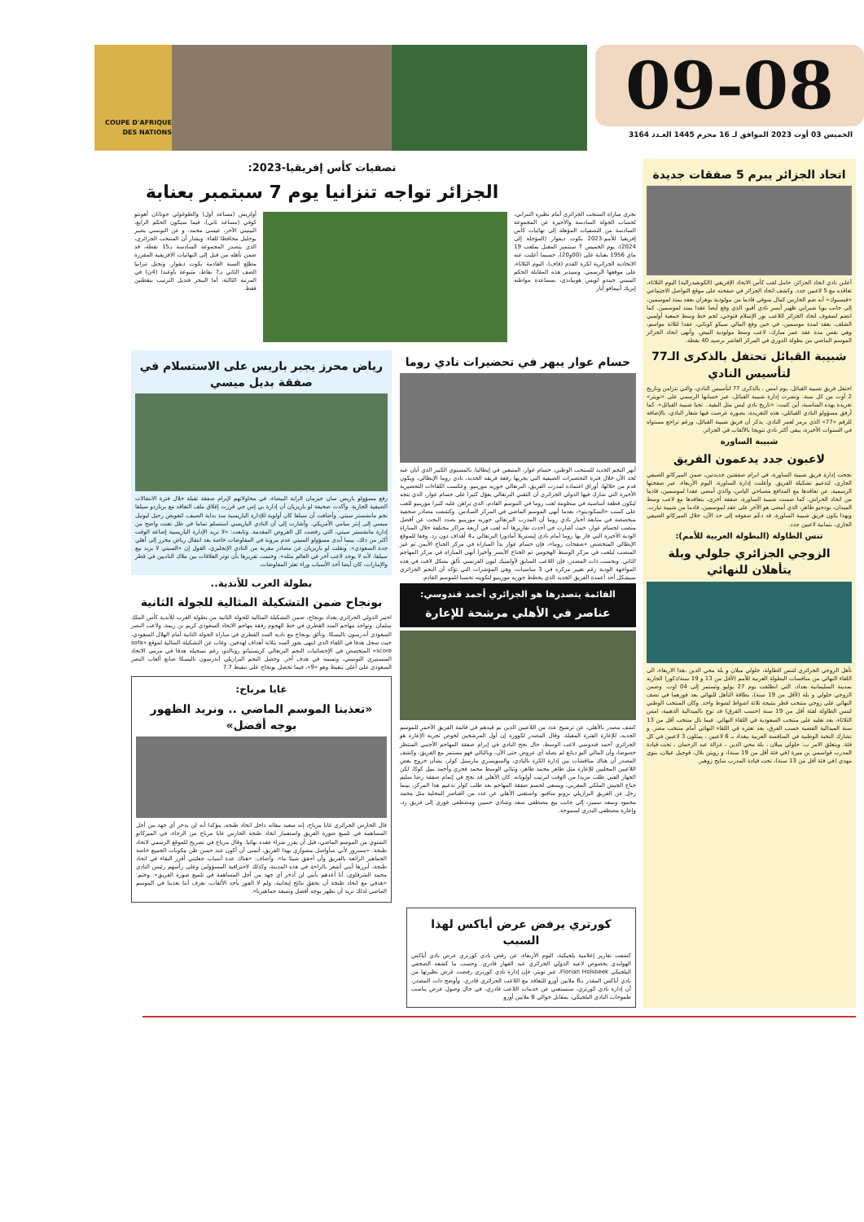09-08
الخميس 03 أوت 2023 الموافق لـ 16 محرم 1445 العـدد 3164
COUPE D'AFRIQUE DES NATIONS
اتحاد الجزائر يبرم 5 صفقات جديدة
أعلـن نادي اتحاد الجزائر، حامل لقب كأس الاتحاد الإفريقي (الكونفيدرالية) اليوم الثلاثاء، تعاقده مع 5 لاعبين جدد. وكشف اتحاد الجزائر في صفحته على موقع التواصل الاجتماعي «فيسبوك» أنه ضم الحارس كمال سوفي قادما من مولودية بوهران بعقد يمتد لموسمين، إلى جانب يوبا شيراني ظهير أيسر نادي أقبو، الذي وقع أيضا عقدا يمتد لموسمين. كما انضم لصفوف اتحاد الجزائر اللاعب نور الإسلام فتوحي، لجم خط وسط جمعية أولمبي الشلف، بعقد لمدة موسمين، في حين وقع المالي سيكو كوناتي، عقدا لثلاثة مواسم، وهي نفس مدة عقد عمر مبارك، لاعب وسط مولودية البيض. وأنهى اتحاد الجزائر الموسم الماضي من بطولة الدوري في المركز العاشر برصيد 40 نقطة.
شبيبة القبائل تحتفل بالذكرى الـ77 لتأسيس النادي
احتفل فريق شبيبة القبائل، يوم امس ، بالذكرى 77 لتأسيس النادي، والتي تتزامن وتاريخ 2 أوت من كل سنة. ونشرت إدارة شبيبة القبائل، عبر حسابها الرسمي على «تويتر» تغريدة بهذه المناسبة، أين كتبت: «تاريخ نادي ليس مثل البقية.. تحيا شبيبة القبائل». كما أرفق مسؤولو النادي القبائلي، هذه التغريدة، بصورة عرضت فيها شعار النادي، بالإضافة للرقم «77» الذي يرمز لعمر النادي. يذكر أن فريق شبيبة القبائل، ورغم تراجع مستواه في السنوات الأخيرة، يبقى أكثر نادي تتويجا بالألقاب في الجزائر.
شبيبة الساورة
لاعبون جدد يدعمون الفريق
نجحت إدارة فريق شبيبة الساورة، في ابرام صفقتين جديدتين، ضمن الميركاتو الصيفي الجاري، لتدعيم تشكيلة الفريق. وأعلنت إدارة الساورة، اليوم الأربعاء، عبر صفحتها الرسمية، عن تعاقدها مع المدافع مصباحي الياس، والذي أمضى عقدا لموسمين، قادما من اتحاد الحراش. كما ضمنت شبيبة الساورة، صفقة أخرى، بتعاقدها مع لاعب وسط الميدان، بودحيو طاهر، الذي أمضى هو الآخر على عقد لموسمين، قادما من شبيبة تيارت. وبهذا يكون فريق شبيبة الساورة، قد دعّم صفوفه إلى حد الآن، خلال الميركاتو الصيفي الجاري، بثمانية لاعبين جدد.
تنس الطاولة (البطولة العربية للأمم):
الزوجي الجزائري جلولي وبلة يتأهلان للنهائي
تأهل الزوجي الجزائري لتنس الطاولة، جلولي ميلان و بلة محي الدين ،هذا الاربعاء، الى اللقاء النهائي من منافسات البطولة العربية للأمم (لأقل من 13 و 19 سنة/ذكور) الجارية بمدينة السليمانية بغداد، التي انطلقت يوم 27 يوليو وتستمر إلى 04 اوت. وضمن الزوجي جلولي و بلة (لأقل من 19 سنة)، بطاقة التأهل للنهائي بعد فوزهما في نصف النهائي على زوجي منتخب قطر بنتيجة ثلاثة اشواط لشوط واحد. وكان المنتخب الوطني لتنس الطاولة لفئة أقل من 19 سنة (حسب الفرق) قد توج بالميدالية الذهبية، امس الثلاثاء، بعد تغلبه على منتخب السعودية في اللقاء النهائي. فيما نال منتخب أقل من 13 سنة الميدالية الفضية حسب الفرق، بعد تعثره في اللقاء النهائي أمام منتخب مصر. و تشارك النخبة الوطنية في المنافسة العربية ببغداد بـ 6 لاعبين ، يمثلون 3 لاعبين في كل فئة. ويتعلق الامر ب: جلولي ميلان ، بلة محي الدين ، عزالة عبد الرحمان ، تحت قيادة المدرب قواسمي بن ميرة (في فئة أقل من 19 سنة)، و زويتن بلال، قوجيل عيلان، بنوي مهدي (في فئة أقل من 13 سنة)، تحت قيادة المدرب سايح زوهير.
تصفيات كأس إفريقيا-2023:
الجزائر تواجه تنزانيا يوم 7 سبتمبر بعنابة
تجرى مباراة المنتخب الجزائري أمام نظيره التنزاني، لحساب الجولة السادسة والأخيرة عن المجموعة السادسة من التصفيات المؤهلة إلى نهائيات كأس إفريقيا للأمم-2023 بكوت ديفوار (المؤجلة إلى 2024)، يوم الخميس 7 سبتمبر المقبل بملعب 19 ماي 1956 بعنابة على (00و20)، حسبما أعلنت عنه الاتحادية الجزائرية لكرة القدم (فاف)، اليوم الثلاثاء، على موقعها الرسمي. وسيدير هذه المقابلة الحكم البينيني جيندو لويس هونياندي، بمساعدة مواطنه إيريك آييمافو آيار
أولريش (مساعد أول) والطوغولي جوناثان آهونتو كوفي (مساعد ثاني)، فيما سيكون الحكم الرابع، البينيني الآخر، عيسى محمد، و عن التونسي بصير بوجليل محافظا للقاء. ويشار أن المنتخب الجزائري، الذي يتصدر المجموعة السادسة بـ15 نقطة، قد ضمن تأهله من قبل إلى النهائيات الافريقية المقررة مطلع السنة القادمة بكوت ديفوار. وتحتل تنزانيا الصف الثاني بـ7 نقاط، متبوعة بأوغندا (4ن) في المرتبة الثالثة، أما النيجر فتذيل الترتيب بنقطتين فقط.
حسام عوار يبهر في تحضيرات نادي روما
أبهر النجم الجديد للمنتخب الوطني، حسام عوار، المتبعين في إيطاليا، بالمستوى الكبير الذي أبان عنه لحد الآن خلال فترة التحضيرات الصيفية التي يجريها رفقة فريقه الجديد، نادي روما الإيطالي، ويكون قدم من خلالها، أوراق اعتماده لمدرب الفريق، البرتغالي جوزيه مورينيو. وعكست اللقاءات التحضيرية الأخيرة التي شارك فيها الدولي الجزائري أن التقني البرتغالي يعوّل كثيرا على حسام عوار، الذي يتجه ليكون قطعة أساسية في منظومة لعب روما في الموسم القادم، الذي يراهن عليه كثيرا مورينيو للعب على كسب «السكوديتو»، بعدما أنهى الموسم الماضي في المركز السادس. وكشفت مصادر صحفية متخصصة في متابعة أخبار نادي روما أن المدرب البرتغالي جوزيه مورينيو بصدد البحث عن أفضل منصب لحسام عوار، حيث أشارت في أحدث تقاريرها أنه لعب في أربعة مراكز مختلفة خلال المباراة الودية الأخيرة التي فاز بها روما أمام نادي إيستريلا أمادورا البرتغالي بـ4 أهداف دون رد. وفقا للموقع الإيطالي المتخصص «صفحات روما»، فإن حسام عوار بدأ المباراة في مركز الجناح الأيمن ثم غير المنصب ليلعب في مركز الوسط الهجومي ثم الجناح الأيسر وأخيرا أنهى المباراة في مركز المهاجم الثاني. وبحسب ذات المصدر، فإن اللاعب السابق لأولمبيك ليون الفرنسي تألق بشكل لافت في هذه المواجهة الودية رغم تغيير مركزه في 3 مناسبات، وهي المؤشرات التي تؤكد أن النجم الجزائري سيشكل أحد أعمدة الفريق الجديد الذي يخطط جوزيه مورينيو لتكوينه تحسبا للموسم القادم.
القائمة يتصدرها هو الجزائري أحمد قندوسي:
عناصر في الأهلي مرشحة للإعارة
كشف مصدر بالأهلي، عن ترشيح عدد من اللاعبين الذين تم قيدهم في قائمة الفريق الأحمر للموسم الجديد، للإعارة الفترة المقبلة. وقال المصدر لكوورة إن أول المرشحين لخوض تجربة الإعارة هو الجزائري أحمد قندوسي لاعب الوسط، حال نجح النادي في إبرام صفقة المهاجم الأجنبي المنتظر خصوصا، وأن المالي أليو ديانغ لم يصله أي عروض حتى الآن، وبالتالي فهو مستمر مع الفريق. وكشف المصدر أن هناك مناقشات بين إدارة الكرة بالنادي، والسويسري مارسيل كولر، بشأن خروج بعض اللاعبين المحليين للإعارة مثل طاهر محمد طاهر، وثنائي الوسط محمد فخري وأحمد نبيل كوكا، لكن الجهاز الفني طلب مزيدا من الوقت لترتيب أولوياته. كان الأهلي قد نجح في إتمام صفقة رضا سليم جناح الجيش الملكي المغربي، ويسعى لحسم صفقة المهاجم بعد طلب كولر تدعيم هذا المركز، بينما رحل عن الفريق البرازيلي برونو سافيو. واستغنى الأهلي عن عدد من العناصر المحلية مثل محمد محمود وسعد سمير، إلى جانب بيع مصطفى سعد وشادي حسين ومصطفى فوزي إلى فريق زد، وإعارة مصطفى البدري لسموحة.
رياض محرز يجبر باريس على الاستسلام في صفقة بديل ميسي
رفع مسؤولو باريس سان جيرمان الراية البيضاء، في محاولاتهم لإبرام صفقة ثقيلة خلال فترة الانتقالات الصيفية الجارية. وأكدت صحيفة لو باريزيان أن إدارة بي إس جي قررت إغلاق ملف التعاقد مع برناردو سيلفا نجم مانشستر سيتي. وأضافت أن سيلفا كان أولوية للإدارة الباريسية منذ بداية الصيف، لتعويض رحيل ليونيل ميسي إلى إنتر ميامي الأمريكي. وأشارت إلى أن النادي الباريسي استسلم تماما في ظل تعنت واضح من إدارة مانشستر سيتي، التي رفضت كل العروض المقدمة. وتابعت: «لا تريد الإدارة الباريسية إضاعة الوقت أكثر من ذلك، بينما أبدى مسؤولو السيتي عدم مرونة في المفاوضات خاصة بعد انتقال رياض محرز إلى أهلي جدة السعودي». ونقلت لو باريزيان عن مصادر مقربة من النادي الإنجليزي، القول إن «السيتي لا يريد بيع سيلفا، لأنه لا يوجد لاعب آخر في العالم مثله». وختمت تقريرها بأن توتر العلاقات بين ملاك الناديين في قطر والإمارات، كان أيضا أحد الأسباب وراء تعثر المفاوضات.
بطولة العرب للأندية..
بونجاح ضمن التشكيلة المثالية للجولة الثانية
اختير الدولي الجزائري بغداد بونجاح، ضمن التشكيلة المثالية للجولة الثانية من بطولة العرب للأندية كأس الملك سلمان. وتواجد مهاجم السد القطري في خط الهجوم رفقة مهاجم الاتحاد السعودي كريم بن زيمة، ولاعب النصر السعودي أندرسون تاليسكا. وتألق بونجاح مع ناديه السد القطري في مباراة الجولة الثانية أمام الهلال السعودي، حيث سجل هدفا في اللقاء الذي انتهى بفوز السد بثلاثة أهداف لهدفين. وغاب عن التشكيلة المثالية لموقع «sofa score» المتخصص في الإحصائيات النجم البرتغالي كريستيانو رونالدو، رغم تسجيله هدفا في مرمى الاتحاد المنستيري التونسي، وتسببه في هدف آخر. وحصل النجم البرازيلي أندرسون تاليسكا صانع ألعاب النصر السعودي على أعلى تنقيط وهو «9»، فيما تحصل بونجاح على تنقيط 7.7
غايا مرباح:
«تعذبنا الموسم الماضي .. ونريد الظهور بوجه أفضل»
قال الحارس الجزائري غايا مرباح، إنه سعيد ببقائه داخل اتحاد طنجة، مؤكدا أنه لن يدخر أي جهد من أجل المساهمة في تلميع صورة الفريق واستعمار اتحاد طنجة الحارس غايا مرباح من الرجاء، في الميركاتو الشتوي من الموسم الماضي، قبل أن يقرر شراء عقده نهائيا. وقال مرباح في تصريح للموقع الرسمي لاتحاد طنجة: «مسرور لأني سأواصل مشواري بهذا الفريق، أتمنى أن أكون عند حسن ظن مكونات الجميع خاصة الجماهير الرائعة بالفريق وأن أحقق شيئا ما». وأضاف: «هناك عدة أسباب جعلتني أقرر البقاء في اتحاد طنجة، أبرزها أنني أشعر بالراحة في هذه المدينة، وكذلك لاحترافية المسؤولين وعلى رأسهم رئيس النادي محمد الشرقاوي، أنا أعدهم بأنني لن أدخر أي جهد من أجل المساهمة في تلميع صورة الفريق». وختم: «هدفي مع اتحاد طنجة أن نحقق نتائج إيجابية، ولم لا الفوز بأحد الألقاب، نعرف أننا تعذبنا في الموسم الماضي لذلك نريد أن نظهر بوجه أفضل ونسعد جماهيرنا».
كورتري يرفض عرض أياكس لهذا السبب
كشفت تقارير إعلامية بلجيكية، اليوم الأربعاء، عن رفض نادي كورتري عرض نادي أياكس الهولندي بخصوص لاعبه الدولي الجزائري عبد القهار قادري. وحسب ما كشفه الصحفي البلجيكي Florian Holsbeek، عبر تويتر، فإن إدارة نادي كورتري رفضت عرض نظيرتها من نادي أياكس المقدر بـ6 ملايين أورو للتعاقد مع اللاعب الجزائري قادري. وأوضح ذات المصدر، أن إدارة نادي كورتري، ستستغني عن خدمات اللاعب قادري، في حال وصول عرض يناسب طموحات النادي البلجيكي، بمقابل حوالي 8 ملايين أورو.